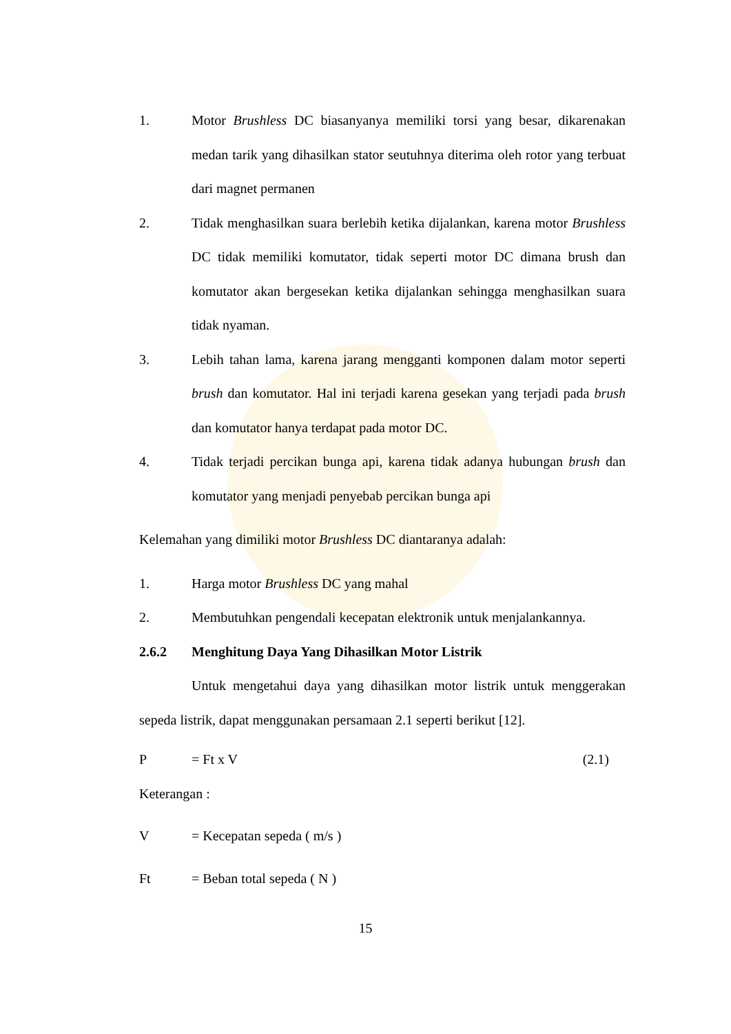1. Motor Brushless DC biasanyanya memiliki torsi yang besar, dikarenakan medan tarik yang dihasilkan stator seutuhnya diterima oleh rotor yang terbuat dari magnet permanen
2. Tidak menghasilkan suara berlebih ketika dijalankan, karena motor Brushless DC tidak memiliki komutator, tidak seperti motor DC dimana brush dan komutator akan bergesekan ketika dijalankan sehingga menghasilkan suara tidak nyaman.
3. Lebih tahan lama, karena jarang mengganti komponen dalam motor seperti brush dan komutator. Hal ini terjadi karena gesekan yang terjadi pada brush dan komutator hanya terdapat pada motor DC.
4. Tidak terjadi percikan bunga api, karena tidak adanya hubungan brush dan komutator yang menjadi penyebab percikan bunga api
Kelemahan yang dimiliki motor Brushless DC diantaranya adalah:
1. Harga motor Brushless DC yang mahal
2. Membutuhkan pengendali kecepatan elektronik untuk menjalankannya.
2.6.2 Menghitung Daya Yang Dihasilkan Motor Listrik
Untuk mengetahui daya yang dihasilkan motor listrik untuk menggerakan sepeda listrik, dapat menggunakan persamaan 2.1 seperti berikut [12].
P = Ft x V (2.1)
Keterangan :
V = Kecepatan sepeda ( m/s )
Ft = Beban total sepeda ( N )
15